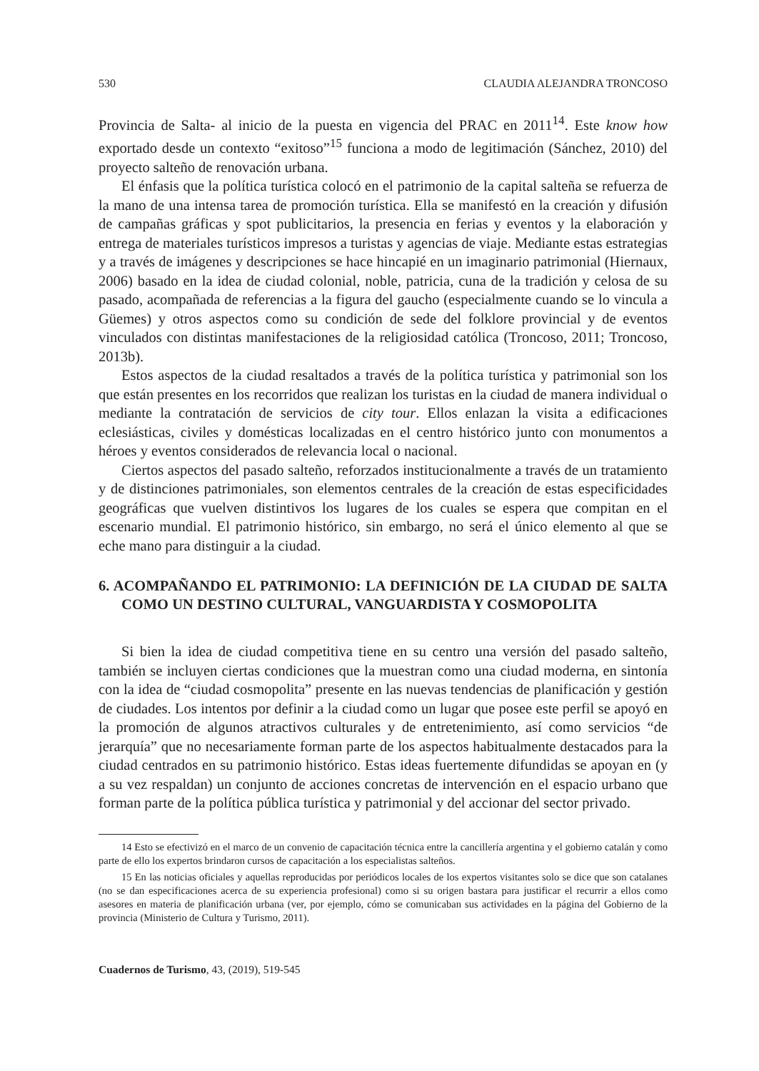530 CLAUDIA ALEJANDRA TRONCOSO
Provincia de Salta- al inicio de la puesta en vigencia del PRAC en 2011<sup>14</sup>. Este know how exportado desde un contexto “exitoso”<sup>15</sup> funciona a modo de legitimación (Sánchez, 2010) del proyecto salteño de renovación urbana.
El énfasis que la política turística colocó en el patrimonio de la capital salteña se refuerza de la mano de una intensa tarea de promoción turística. Ella se manifestó en la creación y difusión de campañas gráficas y spot publicitarios, la presencia en ferias y eventos y la elaboración y entrega de materiales turísticos impresos a turistas y agencias de viaje. Mediante estas estrategias y a través de imágenes y descripciones se hace hincapié en un imaginario patrimonial (Hiernaux, 2006) basado en la idea de ciudad colonial, noble, patricia, cuna de la tradición y celosa de su pasado, acompañada de referencias a la figura del gaucho (especialmente cuando se lo vincula a Güemes) y otros aspectos como su condición de sede del folklore provincial y de eventos vinculados con distintas manifestaciones de la religiosidad católica (Troncoso, 2011; Troncoso, 2013b).
Estos aspectos de la ciudad resaltados a través de la política turística y patrimonial son los que están presentes en los recorridos que realizan los turistas en la ciudad de manera individual o mediante la contratación de servicios de city tour. Ellos enlazan la visita a edificaciones eclesiásticas, civiles y domésticas localizadas en el centro histórico junto con monumentos a héroes y eventos considerados de relevancia local o nacional.
Ciertos aspectos del pasado salteño, reforzados institucionalmente a través de un tratamiento y de distinciones patrimoniales, son elementos centrales de la creación de estas especificidades geográficas que vuelven distintivos los lugares de los cuales se espera que compitan en el escenario mundial. El patrimonio histórico, sin embargo, no será el único elemento al que se eche mano para distinguir a la ciudad.
6. ACOMPAÑANDO EL PATRIMONIO: LA DEFINICIÓN DE LA CIUDAD DE SALTA COMO UN DESTINO CULTURAL, VANGUARDISTA Y COSMOPOLITA
Si bien la idea de ciudad competitiva tiene en su centro una versión del pasado salteño, también se incluyen ciertas condiciones que la muestran como una ciudad moderna, en sintonía con la idea de “ciudad cosmopolita” presente en las nuevas tendencias de planificación y gestión de ciudades. Los intentos por definir a la ciudad como un lugar que posee este perfil se apoyó en la promoción de algunos atractivos culturales y de entretenimiento, así como servicios “de jerarquía” que no necesariamente forman parte de los aspectos habitualmente destacados para la ciudad centrados en su patrimonio histórico. Estas ideas fuertemente difundidas se apoyan en (y a su vez respaldan) un conjunto de acciones concretas de intervención en el espacio urbano que forman parte de la política pública turística y patrimonial y del accionar del sector privado.
14 Esto se efectivizó en el marco de un convenio de capacitación técnica entre la cancillería argentina y el gobierno catalán y como parte de ello los expertos brindaron cursos de capacitación a los especialistas salteños.
15 En las noticias oficiales y aquellas reproducidas por periódicos locales de los expertos visitantes solo se dice que son catalanes (no se dan especificaciones acerca de su experiencia profesional) como si su origen bastara para justificar el recurrir a ellos como asesores en materia de planificación urbana (ver, por ejemplo, cómo se comunicaban sus actividades en la página del Gobierno de la provincia (Ministerio de Cultura y Turismo, 2011).
Cuadernos de Turismo, 43, (2019), 519-545